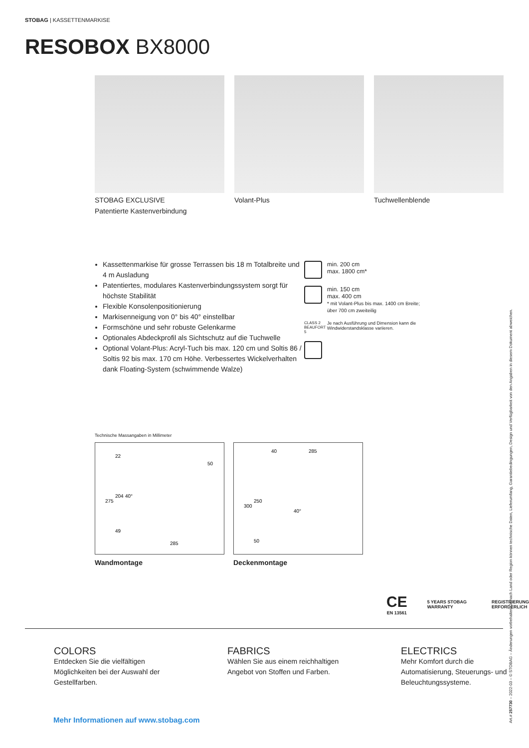STOBAG | KASSETTENMARKISE
RESOBOX BX8000
STOBAG EXCLUSIVE
Patentierte Kastenverbindung
Volant-Plus Tuchwellenblende
Kassettenmarkise für grosse Terrassen bis 18 m Totalbreite und 4 m Ausladung
Patentiertes, modulares Kastenverbindungssystem sorgt für höchste Stabilität
Flexible Konsolenpositionierung
Markisenneigung von 0° bis 40° einstellbar
Formschöne und sehr robuste Gelenkarme
Optionales Abdeckprofil als Sichtschutz auf die Tuchwelle
Optional Volant-Plus: Acryl-Tuch bis max. 120 cm und Soltis 86 / Soltis 92 bis max. 170 cm Höhe. Verbessertes Wickelverhalten dank Floating-System (schwimmende Walze)
min. 200 cm
max. 1800 cm*
min. 150 cm
max. 400 cm
* mit Volant-Plus bis max. 1400 cm Breite; über 700 cm zweiteilig
CLASS 2 BEAUFORT 5 Je nach Ausführung und Dimension kann die Windwiderstandsklasse variieren.
Technische Massangaben in Millimeter
22
275
204
40°
49
50
285
Wandmontage
40
285
300
250
40°
50
Deckenmontage
CE
EN 13561
5 YEARS STOBAG WARRANTY
REGISTRIERUNG
ERFORDERLICH
COLORS
Entdecken Sie die vielfältigen Möglichkeiten bei der Auswahl der Gestellfarben.
FABRICS
Wählen Sie aus einem reichhaltigen Angebot von Stoffen und Farben.
ELECTRICS
Mehr Komfort durch die Automatisierung, Steuerungs- und Beleuchtungssysteme.
Mehr Informationen auf www.stobag.com
Art.# 257730 – 2022-03 – © STOBAG – Änderungen vorbehalten. Je nach Land oder Region können technische Daten, Lieferumfang, Garantiebedingungen, Design und Verfügbarkeit von den Angaben in diesem Dokument abweichen.